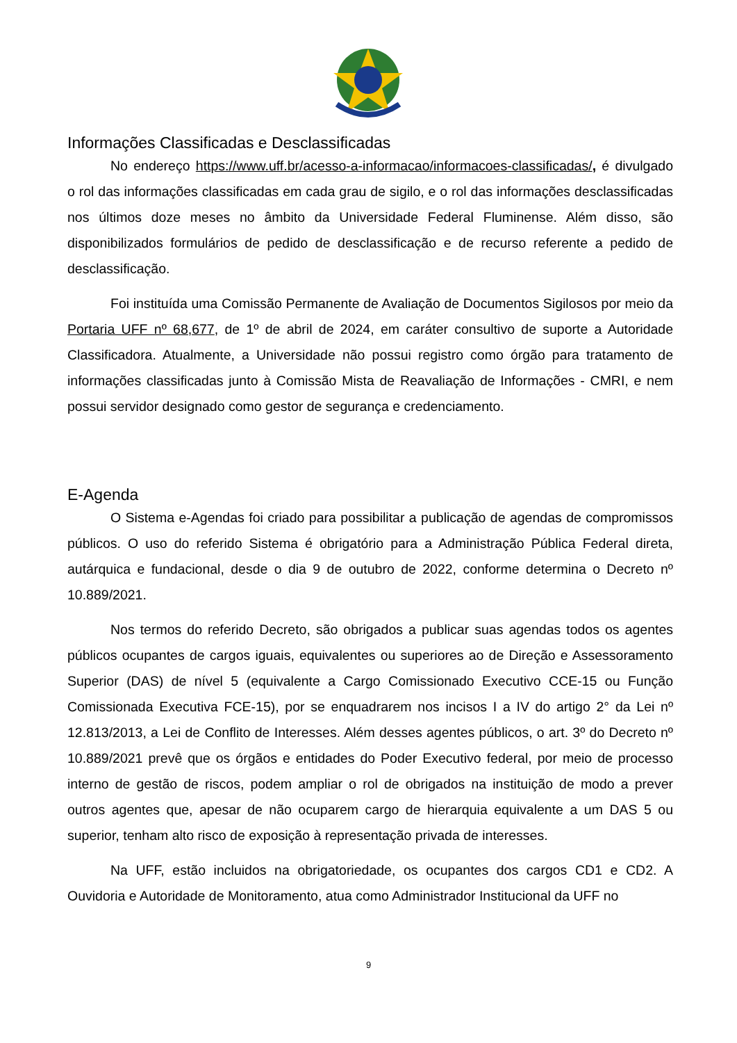Informações Classificadas e Desclassificadas
No endereço https://www.uff.br/acesso-a-informacao/informacoes-classificadas/, é divulgado o rol das informações classificadas em cada grau de sigilo, e o rol das informações desclassificadas nos últimos doze meses no âmbito da Universidade Federal Fluminense. Além disso, são disponibilizados formulários de pedido de desclassificação e de recurso referente a pedido de desclassificação.
Foi instituída uma Comissão Permanente de Avaliação de Documentos Sigilosos por meio da Portaria UFF nº 68,677, de 1º de abril de 2024, em caráter consultivo de suporte a Autoridade Classificadora. Atualmente, a Universidade não possui registro como órgão para tratamento de informações classificadas junto à Comissão Mista de Reavaliação de Informações - CMRI, e nem possui servidor designado como gestor de segurança e credenciamento.
E-Agenda
O Sistema e-Agendas foi criado para possibilitar a publicação de agendas de compromissos públicos. O uso do referido Sistema é obrigatório para a Administração Pública Federal direta, autárquica e fundacional, desde o dia 9 de outubro de 2022, conforme determina o Decreto nº 10.889/2021.
Nos termos do referido Decreto, são obrigados a publicar suas agendas todos os agentes públicos ocupantes de cargos iguais, equivalentes ou superiores ao de Direção e Assessoramento Superior (DAS) de nível 5 (equivalente a Cargo Comissionado Executivo CCE-15 ou Função Comissionada Executiva FCE-15), por se enquadrarem nos incisos I a IV do artigo 2° da Lei nº 12.813/2013, a Lei de Conflito de Interesses. Além desses agentes públicos, o art. 3º do Decreto nº 10.889/2021 prevê que os órgãos e entidades do Poder Executivo federal, por meio de processo interno de gestão de riscos, podem ampliar o rol de obrigados na instituição de modo a prever outros agentes que, apesar de não ocuparem cargo de hierarquia equivalente a um DAS 5 ou superior, tenham alto risco de exposição à representação privada de interesses.
Na UFF, estão incluidos na obrigatoriedade, os ocupantes dos cargos CD1 e CD2. A Ouvidoria e Autoridade de Monitoramento, atua como Administrador Institucional da UFF no
9